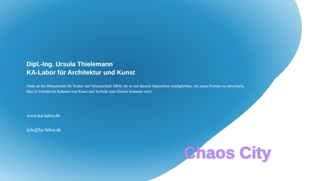Dipl.-Ing. Ursula Thielemann
KA-Labor für Architektur und Kunst
Dank an das Ministerium für Kultur und Wissenschaft NRW, die es mit diesem Stipendium ermöglichten, ein neues Format zu entwickeln, dass in Schulen im Rahmen von Kunst und Technik zum Einsatz kommen wird.
www.ka-labor.de
info@ka-labor.de
Chaos City